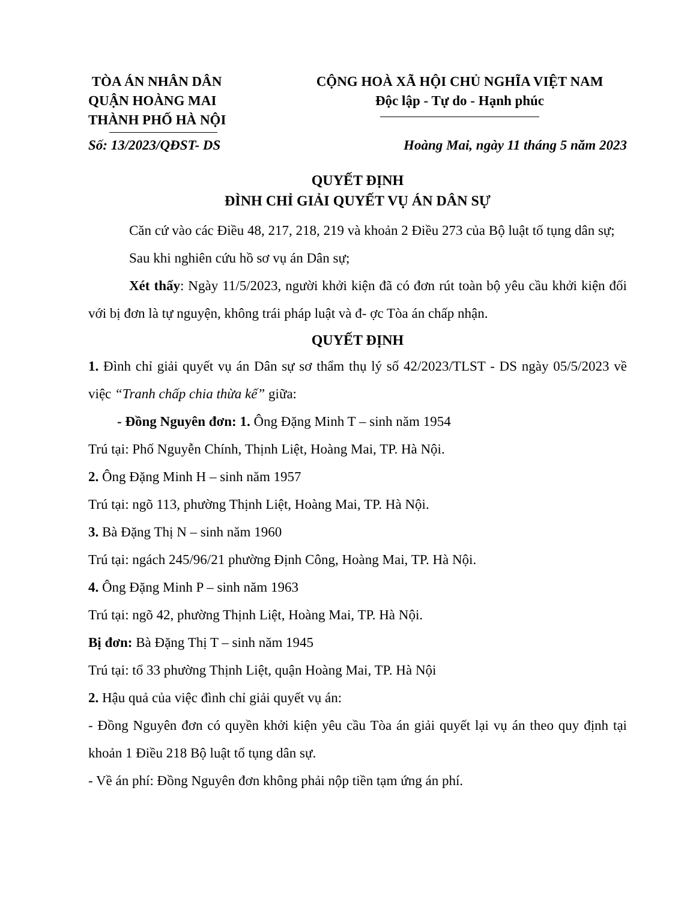TÒA ÁN NHÂN DÂN
QUẬN HOÀNG MAI
THÀNH PHỐ HÀ NỘI
CỘNG HOÀ XÃ HỘI CHỦ NGHĨA VIỆT NAM
Độc lập - Tự do - Hạnh phúc
Số: 13/2023/QĐST- DS Hoàng Mai, ngày 11 tháng 5 năm 2023
QUYẾT ĐỊNH
ĐÌNH CHỈ GIẢI QUYẾT VỤ ÁN DÂN SỰ
Căn cứ vào các Điều 48, 217, 218, 219 và khoản 2 Điều 273 của Bộ luật tố tụng dân sự;
Sau khi nghiên cứu hồ sơ vụ án Dân sự;
Xét thấy: Ngày 11/5/2023, người khởi kiện đã có đơn rút toàn bộ yêu cầu khởi kiện đối với bị đơn là tự nguyện, không trái pháp luật và đ- ợc Tòa án chấp nhận.
QUYẾT ĐỊNH
1. Đình chỉ giải quyết vụ án Dân sự sơ thẩm thụ lý số 42/2023/TLST - DS ngày 05/5/2023 về việc “Tranh chấp chia thừa kế” giữa:
- Đồng Nguyên đơn: 1. Ông Đặng Minh T – sinh năm 1954
Trú tại: Phố Nguyễn Chính, Thịnh Liệt, Hoàng Mai, TP. Hà Nội.
2. Ông Đặng Minh H – sinh năm 1957
Trú tại: ngõ 113, phường Thịnh Liệt, Hoàng Mai, TP. Hà Nội.
3. Bà Đặng Thị N – sinh năm 1960
Trú tại: ngách 245/96/21 phường Định Công, Hoàng Mai, TP. Hà Nội.
4. Ông Đặng Minh P – sinh năm 1963
Trú tại: ngõ 42, phường Thịnh Liệt, Hoàng Mai, TP. Hà Nội.
Bị đơn: Bà Đặng Thị T – sinh năm 1945
Trú tại: tổ 33 phường Thịnh Liệt, quận Hoàng Mai, TP. Hà Nội
2. Hậu quả của việc đình chỉ giải quyết vụ án:
- Đồng Nguyên đơn có quyền khởi kiện yêu cầu Tòa án giải quyết lại vụ án theo quy định tại khoản 1 Điều 218 Bộ luật tố tụng dân sự.
- Về án phí: Đồng Nguyên đơn không phải nộp tiền tạm ứng án phí.